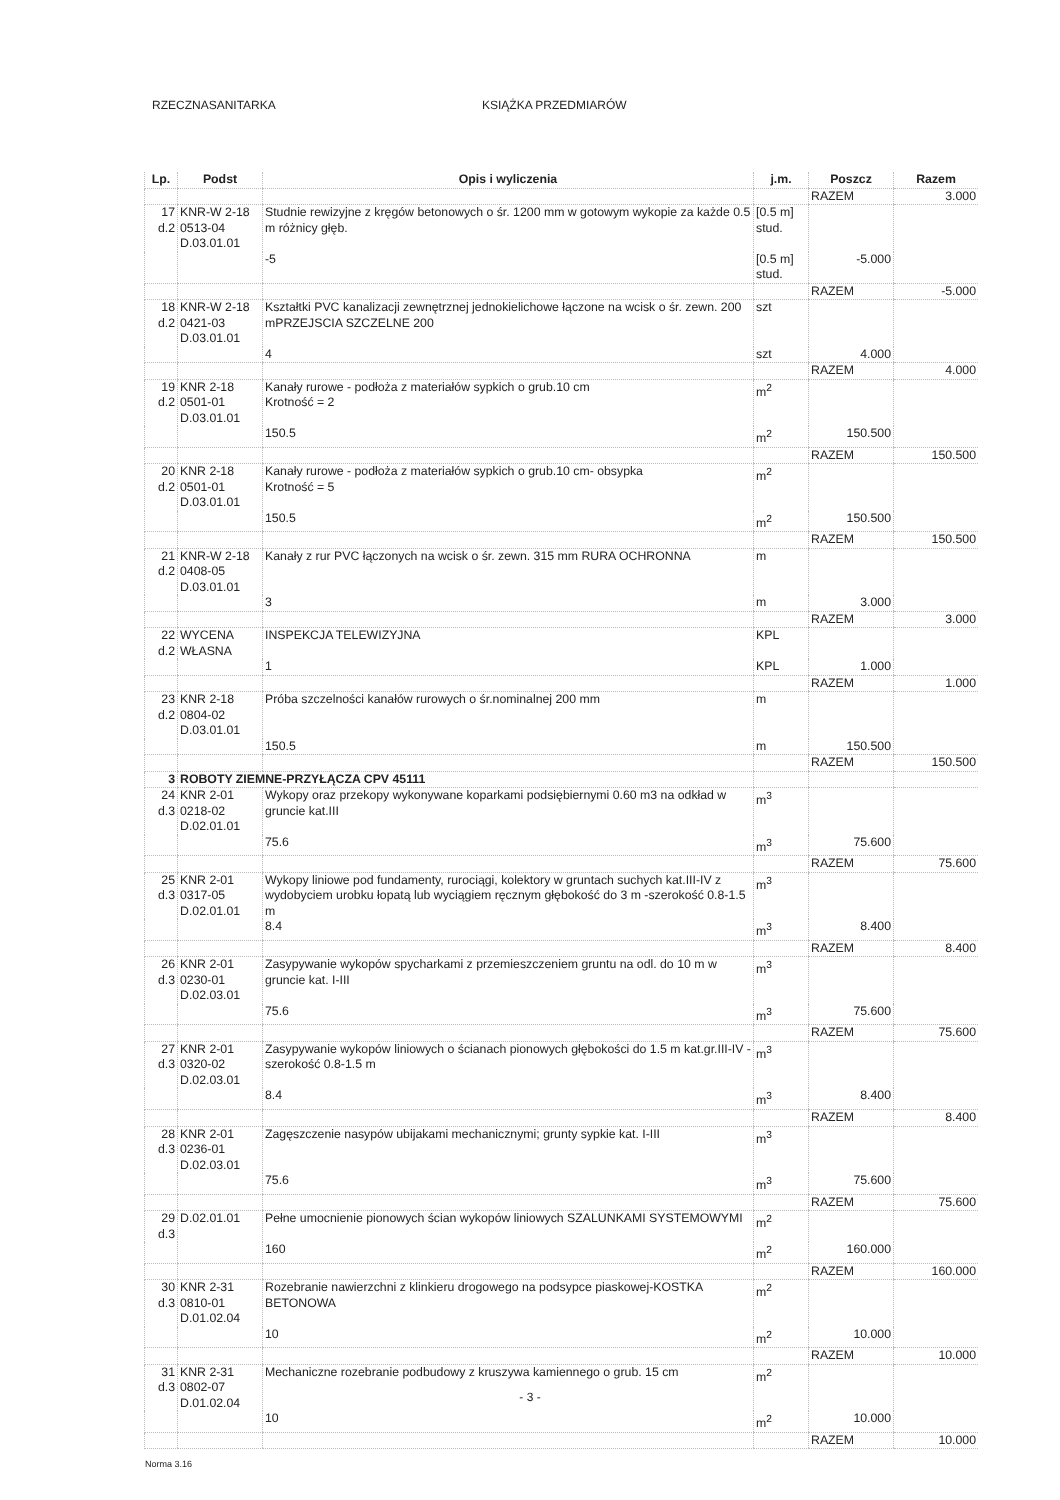RZECZNASANITARKA KSIĄŻKA PRZEDMIARÓW
| Lp. | Podst | Opis i wyliczenia | j.m. | Poszcz | Razem |
| --- | --- | --- | --- | --- | --- |
| | | | | RAZEM | 3.000 |
| 17 d.2 | KNR-W 2-18 0513-04 D.03.01.01 | Studnie rewizyjne z kręgów betonowych o śr. 1200 mm w gotowym wykopie za każde 0.5 m różnicy głęb. | [0.5 m] stud. | | |
| | | -5 | [0.5 m] stud. | -5.000 | |
| | | | | RAZEM | -5.000 |
| 18 d.2 | KNR-W 2-18 0421-03 D.03.01.01 | Kształtki PVC kanalizacji zewnętrznej jednokielichowe łączone na wcisk o śr. zewn. 200 mPRZEJSCIA SZCZELNE 200 | szt | | |
| | | 4 | szt | 4.000 | |
| | | | | RAZEM | 4.000 |
| 19 d.2 | KNR 2-18 0501-01 D.03.01.01 | Kanały rurowe - podłoża z materiałów sypkich o grub.10 cm Krotność = 2 | m<sup>2</sup> | | |
| | | 150.5 | m<sup>2</sup> | 150.500 | |
| | | | | RAZEM | 150.500 |
| 20 d.2 | KNR 2-18 0501-01 D.03.01.01 | Kanały rurowe - podłoża z materiałów sypkich o grub.10 cm- obsypka Krotność = 5 | m<sup>2</sup> | | |
| | | 150.5 | m<sup>2</sup> | 150.500 | |
| | | | | RAZEM | 150.500 |
| 21 d.2 | KNR-W 2-18 0408-05 D.03.01.01 | Kanały z rur PVC łączonych na wcisk o śr. zewn. 315 mm RURA OCHRONNA | m | | |
| | | 3 | m | 3.000 | |
| | | | | RAZEM | 3.000 |
| 22 d.2 | WYCENA WŁASNA | INSPEKCJA TELEWIZYJNA | KPL | | |
| | | 1 | KPL | 1.000 | |
| | | | | RAZEM | 1.000 |
| 23 d.2 | KNR 2-18 0804-02 D.03.01.01 | Próba szczelności kanałów rurowych o śr.nominalnej 200 mm | m | | |
| | | 150.5 | m | 150.500 | |
| | | | | RAZEM | 150.500 |
| 3 | ROBOTY ZIEMNE-PRZYŁĄCZA CPV 45111 | | | | |
| 24 d.3 | KNR 2-01 0218-02 D.02.01.01 | Wykopy oraz przekopy wykonywane koparkami podsiębiernymi 0.60 m3 na odkład w gruncie kat.III | m<sup>3</sup> | | |
| | | 75.6 | m<sup>3</sup> | 75.600 | |
| | | | | RAZEM | 75.600 |
| 25 d.3 | KNR 2-01 0317-05 D.02.01.01 | Wykopy liniowe pod fundamenty, rurociągi, kolektory w gruntach suchych kat.III-IV z wydobyciem urobku łopatą lub wyciągiem ręcznym głębokość do 3 m -szerokość 0.8-1.5 m | m<sup>3</sup> | | |
| | | 8.4 | m<sup>3</sup> | 8.400 | |
| | | | | RAZEM | 8.400 |
| 26 d.3 | KNR 2-01 0230-01 D.02.03.01 | Zasypywanie wykopów spycharkami z przemieszczeniem gruntu na odl. do 10 m w gruncie kat. I-III | m<sup>3</sup> | | |
| | | 75.6 | m<sup>3</sup> | 75.600 | |
| | | | | RAZEM | 75.600 |
| 27 d.3 | KNR 2-01 0320-02 D.02.03.01 | Zasypywanie wykopów liniowych o ścianach pionowych głębokości do 1.5 m kat.gr.III-IV -szerokość 0.8-1.5 m | m<sup>3</sup> | | |
| | | 8.4 | m<sup>3</sup> | 8.400 | |
| | | | | RAZEM | 8.400 |
| 28 d.3 | KNR 2-01 0236-01 D.02.03.01 | Zagęszczenie nasypów ubijakami mechanicznymi; grunty sypkie kat. I-III | m<sup>3</sup> | | |
| | | 75.6 | m<sup>3</sup> | 75.600 | |
| | | | | RAZEM | 75.600 |
| 29 d.3 | D.02.01.01 | Pełne umocnienie pionowych ścian wykopów liniowych SZALUNKAMI SYSTEMOWYMI | m<sup>2</sup> | | |
| | | 160 | m<sup>2</sup> | 160.000 | |
| | | | | RAZEM | 160.000 |
| 30 d.3 | KNR 2-31 0810-01 D.01.02.04 | Rozebranie nawierzchni z klinkieru drogowego na podsypce piaskowej-KOSTKA BETONOWA | m<sup>2</sup> | | |
| | | 10 | m<sup>2</sup> | 10.000 | |
| | | | | RAZEM | 10.000 |
| 31 d.3 | KNR 2-31 0802-07 D.01.02.04 | Mechaniczne rozebranie podbudowy z kruszywa kamiennego o grub. 15 cm | m<sup>2</sup> | | |
| | | 10 | m<sup>2</sup> | 10.000 | |
| | | | | RAZEM | 10.000 |
- 3 -
Norma 3.16